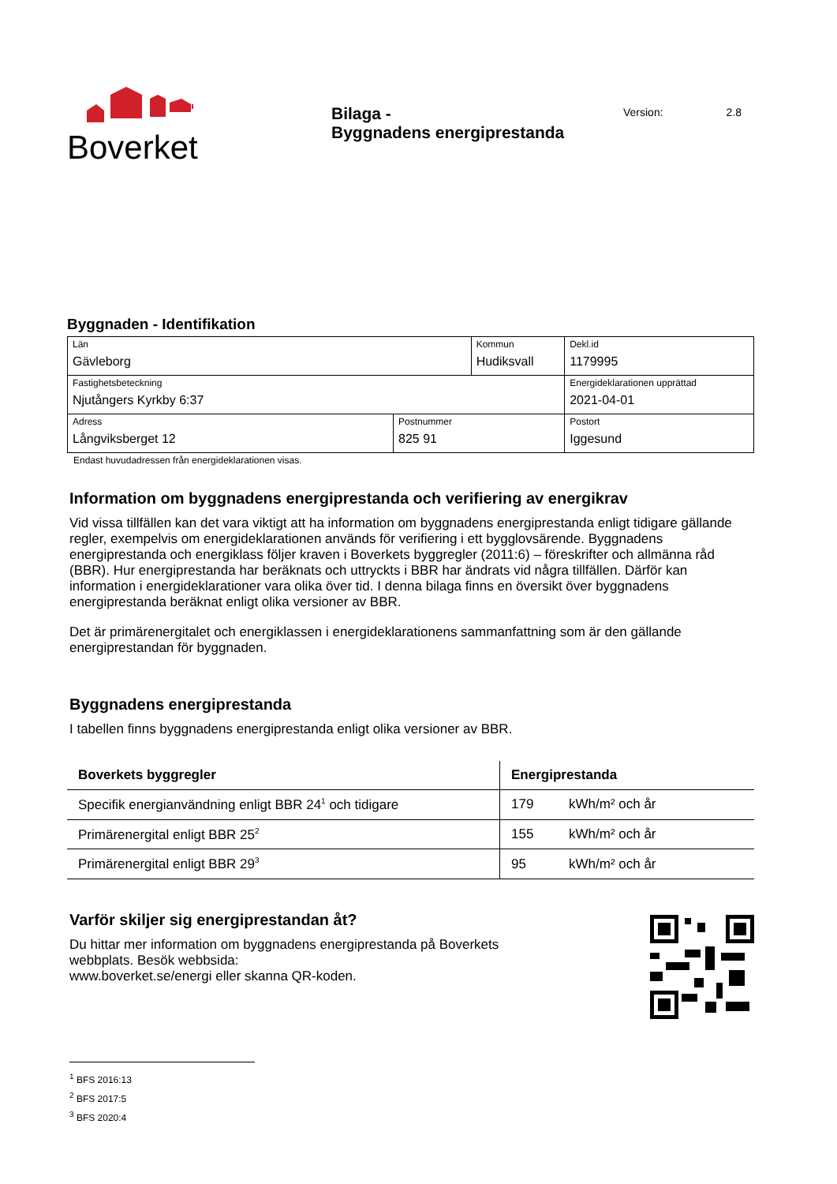Boverket
Bilaga -
Byggnadens energiprestanda
Version: 2.8
Byggnaden - Identifikation
| Län Gävleborg | | Kommun Hudiksvall | | Dekl.id 1179995 |
| Fastighetsbeteckning Njutångers Kyrkby 6:37 | | | | Energideklarationen upprättad 2021-04-01 |
| Adress Långviksberget 12 | Postnummer 825 91 | | Postort Iggesund | |
Endast huvudadressen från energideklarationen visas.
Information om byggnadens energiprestanda och verifiering av energikrav
Vid vissa tillfällen kan det vara viktigt att ha information om byggnadens energiprestanda enligt tidigare gällande regler, exempelvis om energideklarationen används för verifiering i ett bygglovsärende. Byggnadens energiprestanda och energiklass följer kraven i Boverkets byggregler (2011:6) – föreskrifter och allmänna råd (BBR). Hur energiprestanda har beräknats och uttryckts i BBR har ändrats vid några tillfällen. Därför kan information i energideklarationer vara olika över tid. I denna bilaga finns en översikt över byggnadens energiprestanda beräknat enligt olika versioner av BBR.
Det är primärenergitalet och energiklassen i energideklarationens sammanfattning som är den gällande energiprestandan för byggnaden.
Byggnadens energiprestanda
I tabellen finns byggnadens energiprestanda enligt olika versioner av BBR.
| Boverkets byggregler | Energiprestanda | |
| --- | --- | --- |
| Specifik energianvändning enligt BBR 24<sup>1</sup> och tidigare | 179 | kWh/m² och år |
| Primärenergital enligt BBR 25<sup>2</sup> | 155 | kWh/m² och år |
| Primärenergital enligt BBR 29<sup>3</sup> | 95 | kWh/m² och år |
Varför skiljer sig energiprestandan åt?
Du hittar mer information om byggnadens energiprestanda på Boverkets
webbplats. Besök webbsida:
www.boverket.se/energi eller skanna QR-koden.
<sup>1</sup> BFS 2016:13
<sup>2</sup> BFS 2017:5
<sup>3</sup> BFS 2020:4